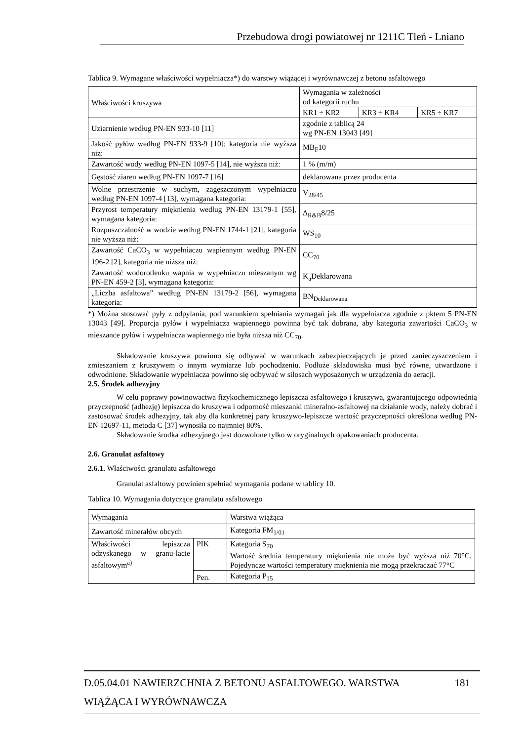Przebudowa drogi powiatowej nr 1211C Tleń - Lniano
Tablica 9. Wymagane właściwości wypełniacza*) do warstwy wiążącej i wyrównawczej z betonu asfaltowego
| Właściwości kruszywa | Wymagania w zależności od kategorii ruchu | | |
| | KR1 ÷ KR2 | KR3 ÷ KR4 | KR5 ÷ KR7 |
| Uziarnienie według PN-EN 933-10 [11] | zgodnie z tablicą 24 wg PN-EN 13043 [49] | | |
| Jakość pyłów według PN-EN 933-9 [10]; kategoria nie wyższa niż: | MB<sub>F</sub>10 | | |
| Zawartość wody według PN-EN 1097-5 [14], nie wyższa niż: | 1 % (m/m) | | |
| Gęstość ziaren według PN-EN 1097-7 [16] | deklarowana przez producenta | | |
| Wolne przestrzenie w suchym, zagęszczonym wypełniaczu według PN-EN 1097-4 [13], wymagana kategoria: | V<sub>28/45</sub> | | |
| Przyrost temperatury mięknienia według PN-EN 13179-1 [55], wymagana kategoria: | Δ<sub>R&B</sub>8/25 | | |
| Rozpuszczalność w wodzie według PN-EN 1744-1 [21], kategoria nie wyższa niż: | WS<sub>10</sub> | | |
| Zawartość CaCO<sub>3</sub> w wypełniaczu wapiennym według PN-EN 196-2 [2], kategoria nie niższa niż: | CC<sub>70</sub> | | |
| Zawartość wodorotlenku wapnia w wypełniaczu mieszanym wg PN-EN 459-2 [3], wymagana kategoria: | K<sub>a</sub>Deklarowana | | |
| „Liczba asfaltowa” według PN-EN 13179-2 [56], wymagana kategoria: | BN<sub>Deklarowana</sub> | | |
*) Można stosować pyły z odpylania, pod warunkiem spełniania wymagań jak dla wypełniacza zgodnie z pktem 5 PN-EN 13043 [49]. Proporcja pyłów i wypełniacza wapiennego powinna być tak dobrana, aby kategoria zawartości CaCO<sub>3</sub> w mieszance pyłów i wypełniacza wapiennego nie była niższa niż CC<sub>70</sub>.
Składowanie kruszywa powinno się odbywać w warunkach zabezpieczających je przed zanieczyszczeniem i zmieszaniem z kruszywem o innym wymiarze lub pochodzeniu. Podłoże składowiska musi być równe, utwardzone i odwodnione. Składowanie wypełniacza powinno się odbywać w silosach wyposażonych w urządzenia do aeracji.
2.5. Środek adhezyjny
W celu poprawy powinowactwa fizykochemicznego lepiszcza asfaltowego i kruszywa, gwarantującego odpowiednią przyczepność (adhezję) lepiszcza do kruszywa i odporność mieszanki mineralno-asfaltowej na działanie wody, należy dobrać i zastosować środek adhezyjny, tak aby dla konkretnej pary kruszywo-lepiszcze wartość przyczepności określona według PN-EN 12697-11, metoda C [37] wynosiła co najmniej 80%.
Składowanie środka adhezyjnego jest dozwolone tylko w oryginalnych opakowaniach producenta.
2.6. Granulat asfaltowy
2.6.1. Właściwości granulatu asfaltowego
Granulat asfaltowy powinien spełniać wymagania podane w tablicy 10.
Tablica 10. Wymagania dotyczące granulatu asfaltowego
| Wymagania | | Warstwa wiążąca |
| Zawartość minerałów obcych | | Kategoria FM<sub>1/01</sub> |
| Właściwości lepiszcza odzyskanego w granu-lacie asfaltowym<sup>a)</sup> | PIK | Kategoria S<sub>70</sub> Wartość średnia temperatury mięknienia nie może być wyższa niż 70°C. Pojedyncze wartości temperatury mięknienia nie mogą przekraczać 77°C |
| | Pen. | Kategoria P<sub>15</sub> |
D.05.04.01 NAWIERZCHNIA Z BETONU ASFALTOWEGO. WARSTWA 181
WIĄŻĄCA I WYRÓWNAWCZA